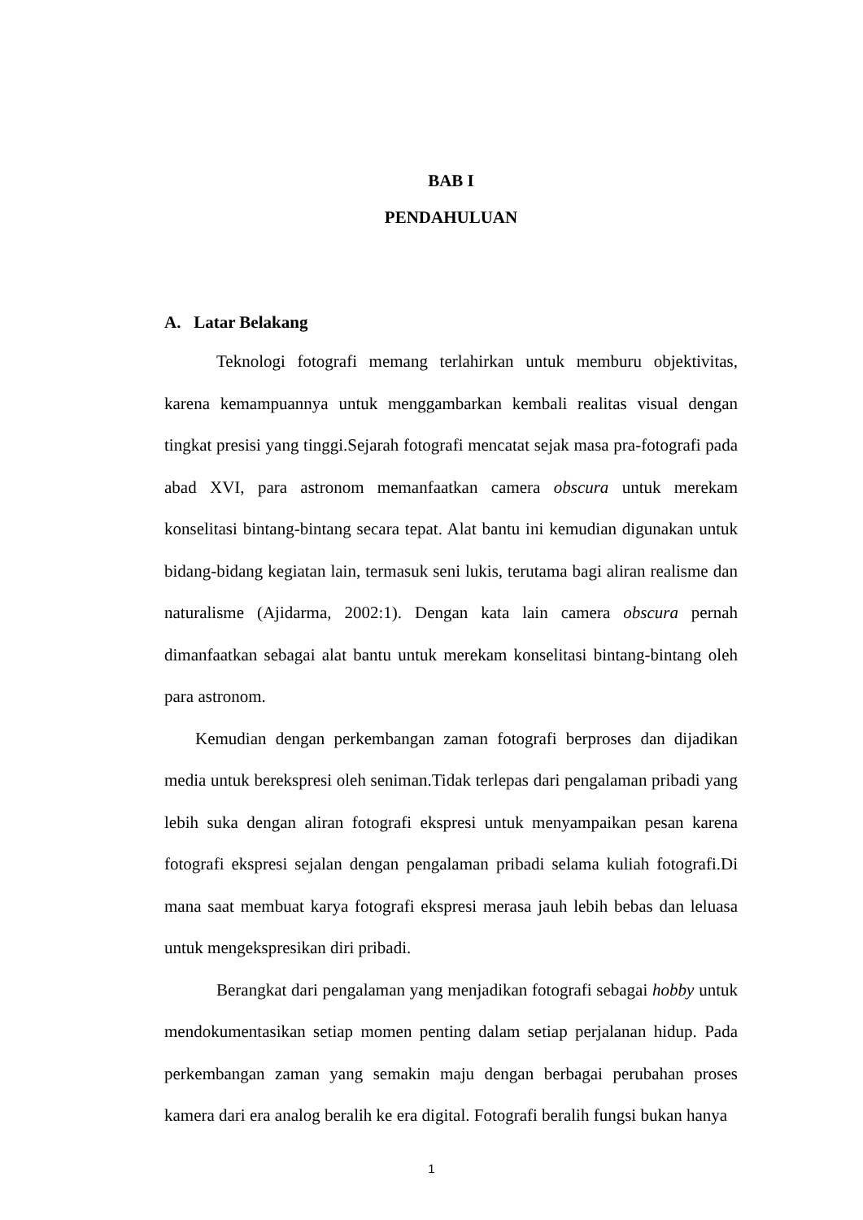BAB I
PENDAHULUAN
A. Latar Belakang
Teknologi fotografi memang terlahirkan untuk memburu objektivitas, karena kemampuannya untuk menggambarkan kembali realitas visual dengan tingkat presisi yang tinggi.Sejarah fotografi mencatat sejak masa pra-fotografi pada abad XVI, para astronom memanfaatkan camera obscura untuk merekam konselitasi bintang-bintang secara tepat. Alat bantu ini kemudian digunakan untuk bidang-bidang kegiatan lain, termasuk seni lukis, terutama bagi aliran realisme dan naturalisme (Ajidarma, 2002:1). Dengan kata lain camera obscura pernah dimanfaatkan sebagai alat bantu untuk merekam konselitasi bintang-bintang oleh para astronom.
Kemudian dengan perkembangan zaman fotografi berproses dan dijadikan media untuk berekspresi oleh seniman.Tidak terlepas dari pengalaman pribadi yang lebih suka dengan aliran fotografi ekspresi untuk menyampaikan pesan karena fotografi ekspresi sejalan dengan pengalaman pribadi selama kuliah fotografi.Di mana saat membuat karya fotografi ekspresi merasa jauh lebih bebas dan leluasa untuk mengekspresikan diri pribadi.
Berangkat dari pengalaman yang menjadikan fotografi sebagai hobby untuk mendokumentasikan setiap momen penting dalam setiap perjalanan hidup. Pada perkembangan zaman yang semakin maju dengan berbagai perubahan proses kamera dari era analog beralih ke era digital. Fotografi beralih fungsi bukan hanya
1